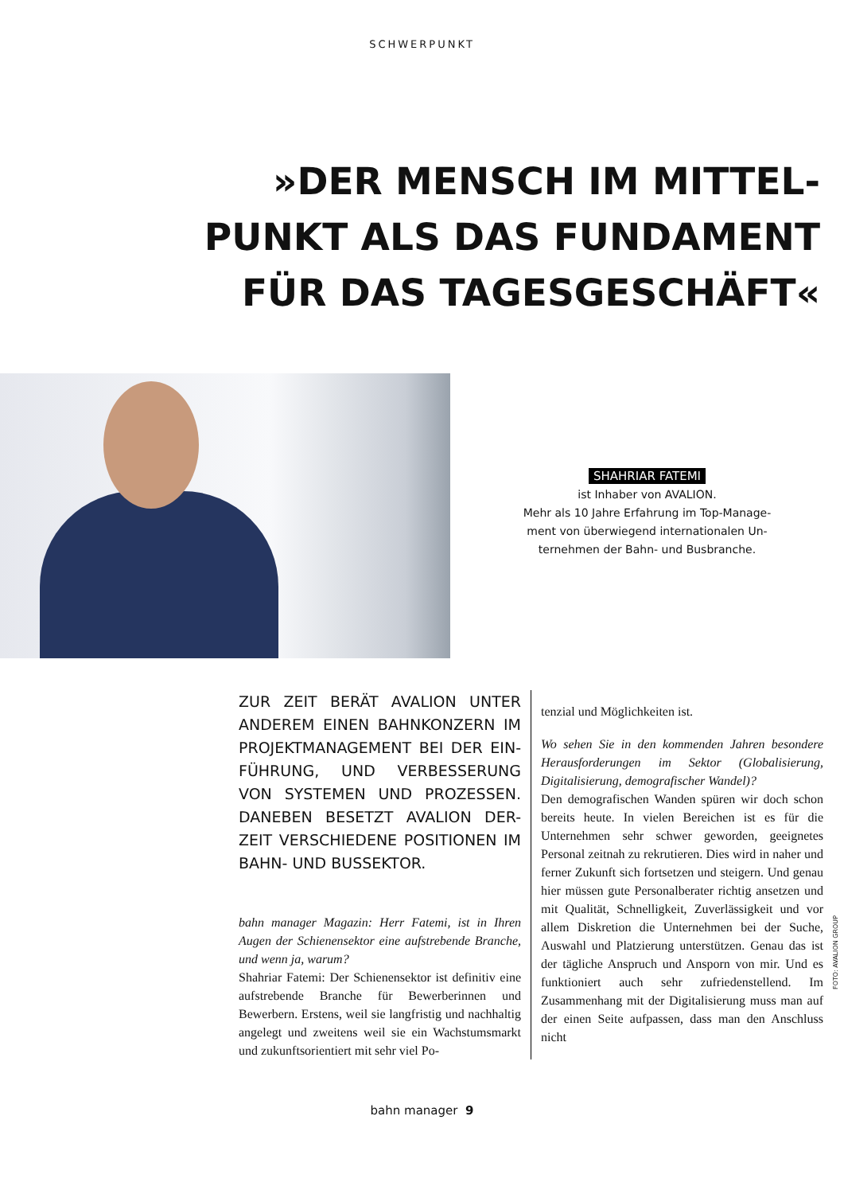SCHWERPUNKT
»DER MENSCH IM MITTEL-
PUNKT ALS DAS FUNDAMENT
FÜR DAS TAGESGESCHÄFT«
SHAHRIAR FATEMI
ist Inhaber von AVALION.
Mehr als 10 Jahre Erfahrung im Top-Manage-
ment von überwiegend internationalen Un-
ternehmen der Bahn- und Busbranche.
ZUR ZEIT BERÄT AVALION UNTER ANDEREM EINEN BAHNKONZERN IM PROJEKTMANAGEMENT BEI DER EIN-FÜHRUNG, UND VERBESSERUNG VON SYSTEMEN UND PROZESSEN. DANEBEN BESETZT AVALION DER-ZEIT VERSCHIEDENE POSITIONEN IM BAHN- UND BUSSEKTOR.
bahn manager Magazin: Herr Fatemi, ist in Ihren Augen der Schienensektor eine aufstrebende Branche, und wenn ja, warum?
Shahriar Fatemi: Der Schienensektor ist definitiv eine aufstrebende Branche für Bewerberinnen und Bewerbern. Erstens, weil sie langfristig und nachhaltig angelegt und zweitens weil sie ein Wachstumsmarkt und zukunftsorientiert mit sehr viel Po-
tenzial und Möglichkeiten ist.
Wo sehen Sie in den kommenden Jahren besondere Herausforderungen im Sektor (Globalisierung, Digitalisierung, demografischer Wandel)?
Den demografischen Wanden spüren wir doch schon bereits heute. In vielen Bereichen ist es für die Unternehmen sehr schwer geworden, geeignetes Personal zeitnah zu rekrutieren. Dies wird in naher und ferner Zukunft sich fortsetzen und steigern. Und genau hier müssen gute Personalberater richtig ansetzen und mit Qualität, Schnelligkeit, Zuverlässigkeit und vor allem Diskretion die Unternehmen bei der Suche, Auswahl und Platzierung unterstützen. Genau das ist der tägliche Anspruch und Ansporn von mir. Und es funktioniert auch sehr zufriedenstellend. Im Zusammenhang mit der Digitalisierung muss man auf der einen Seite aufpassen, dass man den Anschluss nicht
FOTO: AVALION GROUP
bahn manager 9